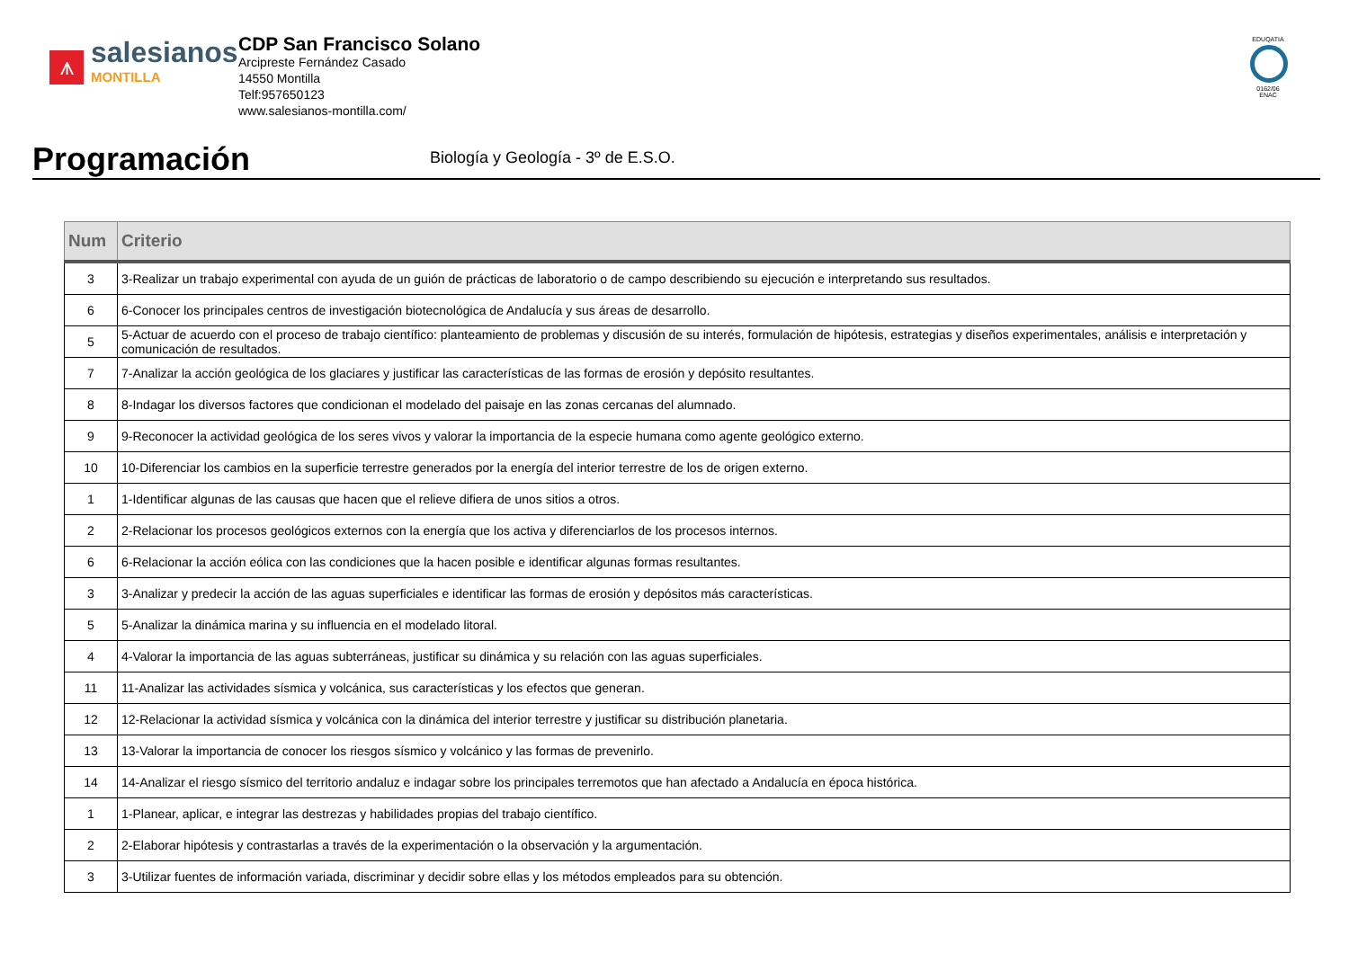⩚
salesianos
MONTILLA
CDP San Francisco Solano
Arcipreste Fernández Casado
14550 Montilla
Telf:957650123
www.salesianos-montilla.com/
EDUQATIA
0162/06
ENAC
Programación
Biología y Geología - 3º de E.S.O.
| Num | Criterio |
| --- | --- |
| 3 | 3-Realizar un trabajo experimental con ayuda de un guión de prácticas de laboratorio o de campo describiendo su ejecución e interpretando sus resultados. |
| 6 | 6-Conocer los principales centros de investigación biotecnológica de Andalucía y sus áreas de desarrollo. |
| 5 | 5-Actuar de acuerdo con el proceso de trabajo científico: planteamiento de problemas y discusión de su interés, formulación de hipótesis, estrategias y diseños experimentales, análisis e interpretación y comunicación de resultados. |
| 7 | 7-Analizar la acción geológica de los glaciares y justificar las características de las formas de erosión y depósito resultantes. |
| 8 | 8-Indagar los diversos factores que condicionan el modelado del paisaje en las zonas cercanas del alumnado. |
| 9 | 9-Reconocer la actividad geológica de los seres vivos y valorar la importancia de la especie humana como agente geológico externo. |
| 10 | 10-Diferenciar los cambios en la superficie terrestre generados por la energía del interior terrestre de los de origen externo. |
| 1 | 1-Identificar algunas de las causas que hacen que el relieve difiera de unos sitios a otros. |
| 2 | 2-Relacionar los procesos geológicos externos con la energía que los activa y diferenciarlos de los procesos internos. |
| 6 | 6-Relacionar la acción eólica con las condiciones que la hacen posible e identificar algunas formas resultantes. |
| 3 | 3-Analizar y predecir la acción de las aguas superficiales e identificar las formas de erosión y depósitos más características. |
| 5 | 5-Analizar la dinámica marina y su influencia en el modelado litoral. |
| 4 | 4-Valorar la importancia de las aguas subterráneas, justificar su dinámica y su relación con las aguas superficiales. |
| 11 | 11-Analizar las actividades sísmica y volcánica, sus características y los efectos que generan. |
| 12 | 12-Relacionar la actividad sísmica y volcánica con la dinámica del interior terrestre y justificar su distribución planetaria. |
| 13 | 13-Valorar la importancia de conocer los riesgos sísmico y volcánico y las formas de prevenirlo. |
| 14 | 14-Analizar el riesgo sísmico del territorio andaluz e indagar sobre los principales terremotos que han afectado a Andalucía en época histórica. |
| 1 | 1-Planear, aplicar, e integrar las destrezas y habilidades propias del trabajo científico. |
| 2 | 2-Elaborar hipótesis y contrastarlas a través de la experimentación o la observación y la argumentación. |
| 3 | 3-Utilizar fuentes de información variada, discriminar y decidir sobre ellas y los métodos empleados para su obtención. |